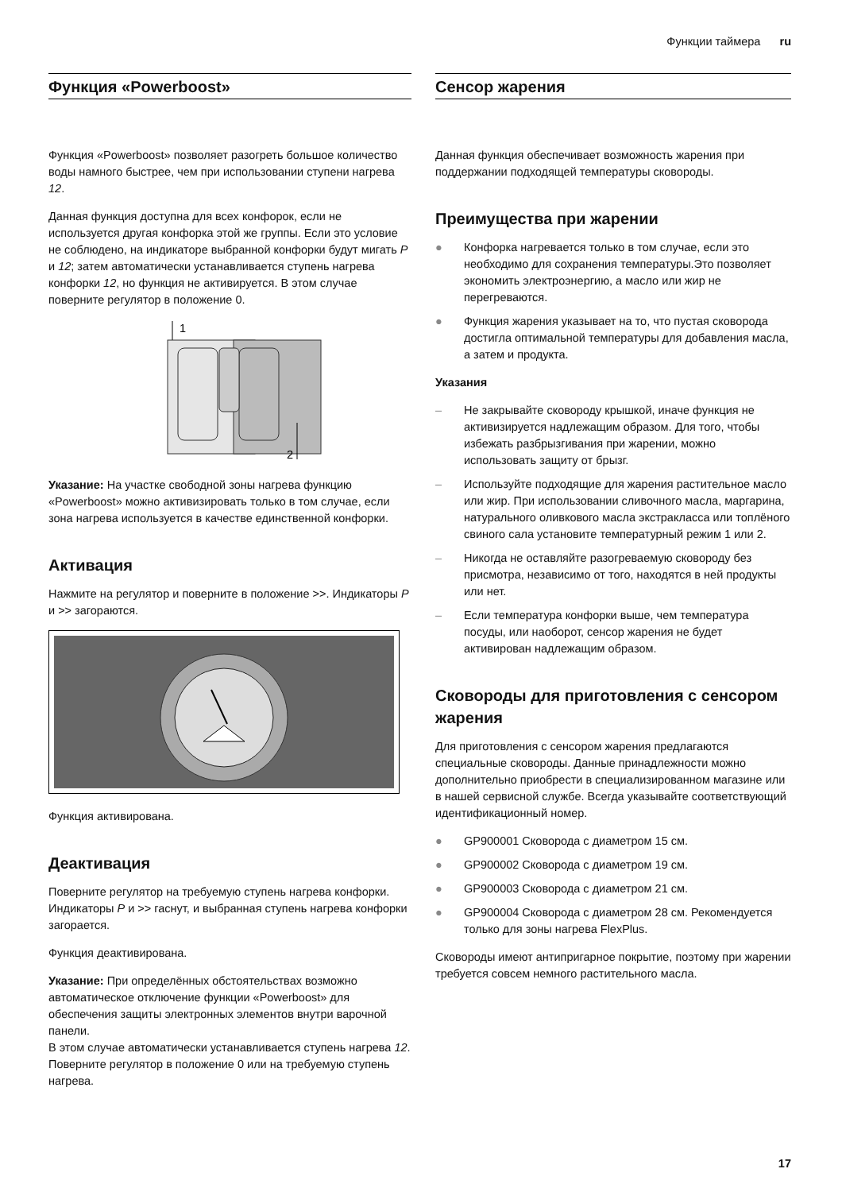Функции таймера ru
Функция «Powerboost»
Функция «Powerboost» позволяет разогреть большое количество воды намного быстрее, чем при использовании ступени нагрева 12.
Данная функция доступна для всех конфорок, если не используется другая конфорка этой же группы. Если это условие не соблюдено, на индикаторе выбранной конфорки будут мигать P и 12; затем автоматически устанавливается ступень нагрева конфорки 12, но функция не активируется. В этом случае поверните регулятор в положение 0.
1
2
Указание: На участке свободной зоны нагрева функцию «Powerboost» можно активизировать только в том случае, если зона нагрева используется в качестве единственной конфорки.
Активация
Нажмите на регулятор и поверните в положение >>. Индикаторы P и >> загораются.
Функция активирована.
Деактивация
Поверните регулятор на требуемую ступень нагрева конфорки. Индикаторы P и >> гаснут, и выбранная ступень нагрева конфорки загорается.
Функция деактивирована.
Указание: При определённых обстоятельствах возможно автоматическое отключение функции «Powerboost» для обеспечения защиты электронных элементов внутри варочной панели.
В этом случае автоматически устанавливается ступень нагрева 12. Поверните регулятор в положение 0 или на требуемую ступень нагрева.
Сенсор жарения
Данная функция обеспечивает возможность жарения при поддержании подходящей температуры сковороды.
Преимущества при жарении
● Конфорка нагревается только в том случае, если это необходимо для сохранения температуры.Это позволяет экономить электроэнергию, а масло или жир не перегреваются.
● Функция жарения указывает на то, что пустая сковорода достигла оптимальной температуры для добавления масла, а затем и продукта.
Указания
– Не закрывайте сковороду крышкой, иначе функция не активизируется надлежащим образом. Для того, чтобы избежать разбрызгивания при жарении, можно использовать защиту от брызг.
– Используйте подходящие для жарения растительное масло или жир. При использовании сливочного масла, маргарина, натурального оливкового масла экстракласса или топлёного свиного сала установите температурный режим 1 или 2.
– Никогда не оставляйте разогреваемую сковороду без присмотра, независимо от того, находятся в ней продукты или нет.
– Если температура конфорки выше, чем температура посуды, или наоборот, сенсор жарения не будет активирован надлежащим образом.
Сковороды для приготовления с сенсором жарения
Для приготовления с сенсором жарения предлагаются специальные сковороды. Данные принадлежности можно дополнительно приобрести в специализированном магазине или в нашей сервисной службе. Всегда указывайте соответствующий идентификационный номер.
● GP900001 Сковорода с диаметром 15 см.
● GP900002 Сковорода с диаметром 19 см.
● GP900003 Сковорода с диаметром 21 см.
● GP900004 Сковорода с диаметром 28 см. Рекомендуется только для зоны нагрева FlexPlus.
Сковороды имеют антипригарное покрытие, поэтому при жарении требуется совсем немного растительного масла.
17